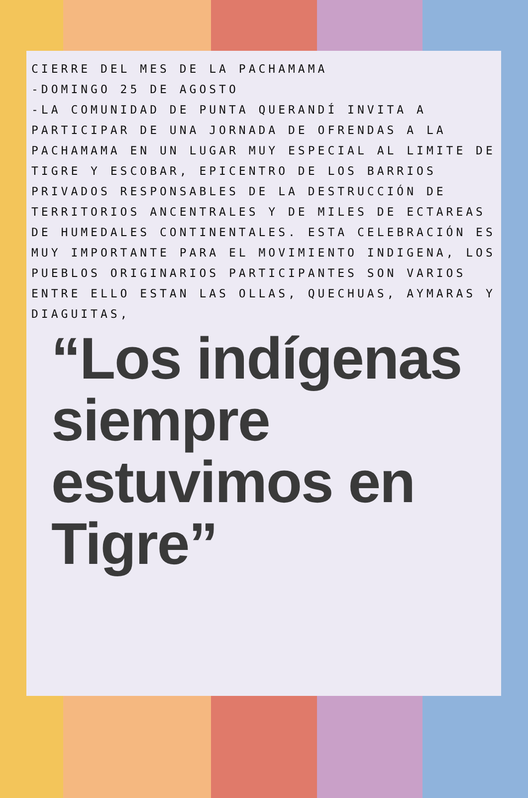CIERRE DEL MES DE LA PACHAMAMA
-DOMINGO 25 DE AGOSTO
-LA COMUNIDAD DE PUNTA QUERANDÍ INVITA A PARTICIPAR DE UNA JORNADA DE OFRENDAS A LA PACHAMAMA EN UN LUGAR MUY ESPECIAL AL LIMITE DE TIGRE Y ESCOBAR, EPICENTRO DE LOS BARRIOS PRIVADOS RESPONSABLES DE LA DESTRUCCIÓN DE TERRITORIOS ANCENTRALES Y DE MILES DE ECTAREAS DE HUMEDALES CONTINENTALES. ESTA CELEBRACIÓN ES MUY IMPORTANTE PARA EL MOVIMIENTO INDIGENA, LOS PUEBLOS ORIGINARIOS PARTICIPANTES SON VARIOS ENTRE ELLO ESTAN LAS OLLAS, QUECHUAS, AYMARAS Y DIAGUITAS,
“Los indígenas siempre estuvimos en Tigre”